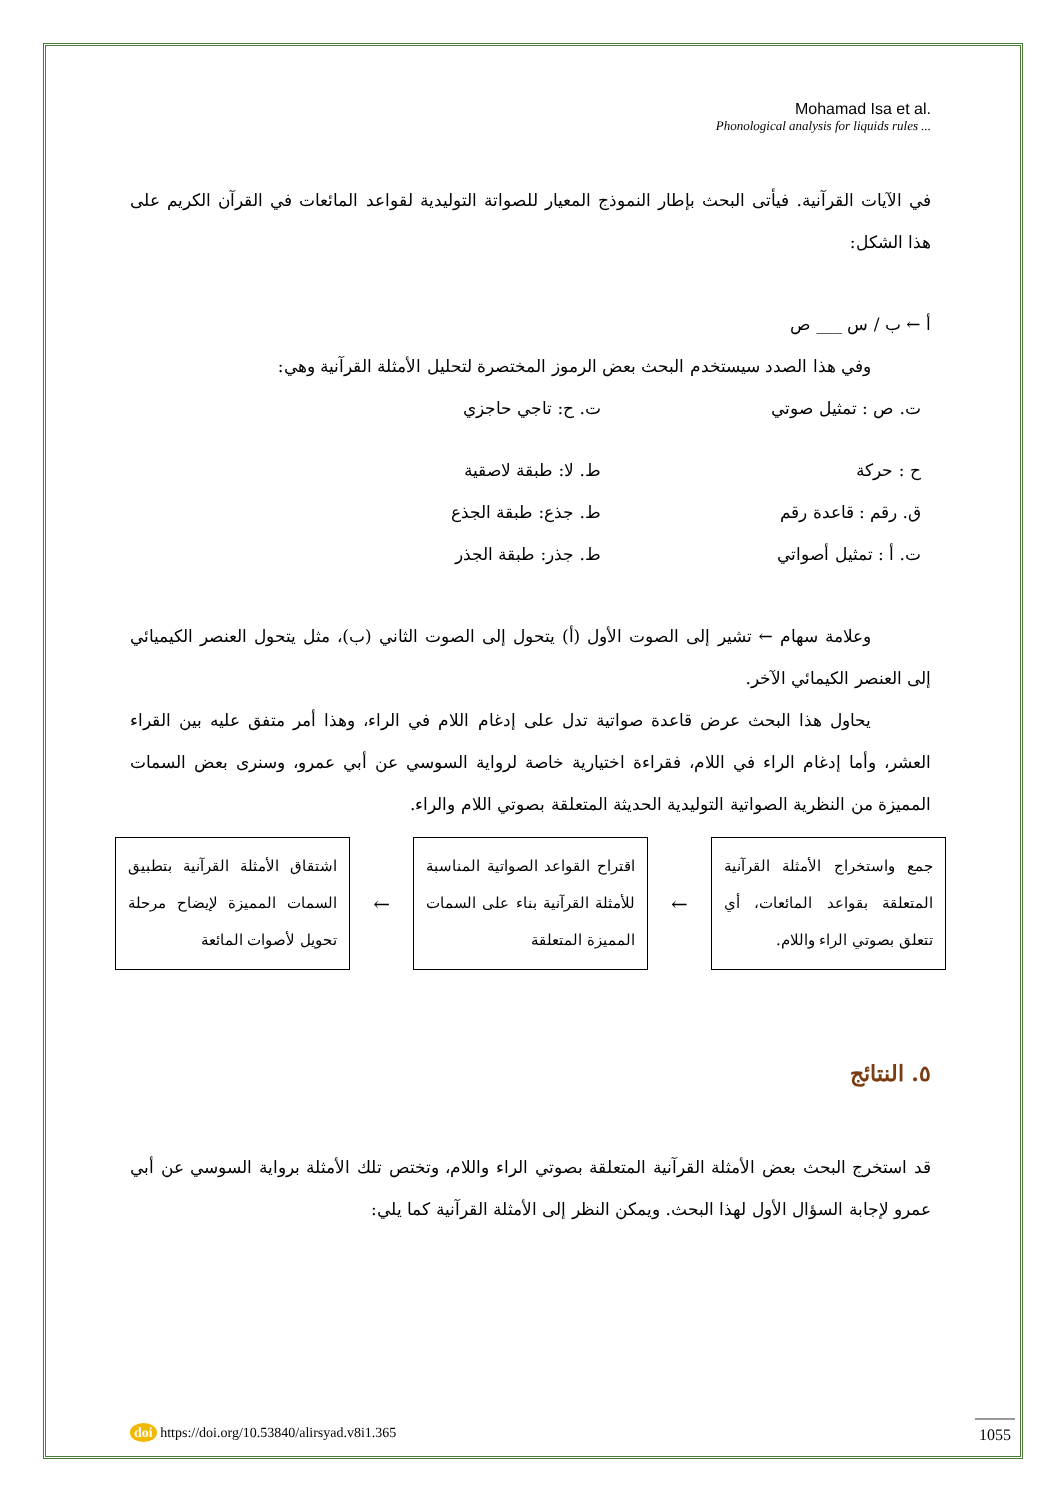Mohamad Isa et al.
Phonological analysis for liquids rules ...
في الآيات القرآنية. فيأتى البحث بإطار النموذج المعيار للصواتة التوليدية لقواعد المائعات في القرآن الكريم على هذا الشكل:
أ ← ب / س ___ ص
وفي هذا الصدد سيستخدم البحث بعض الرموز المختصرة لتحليل الأمثلة القرآنية وهي:
ت. ص : تمثيل صوتي
ت. ح: تاجي حاجزي
ح : حركة
ط. لا: طبقة لاصقية
ق. رقم : قاعدة رقم
ط. جذع: طبقة الجذع
ت. أ : تمثيل أصواتي
ط. جذر: طبقة الجذر
وعلامة سهام ← تشير إلى الصوت الأول (أ) يتحول إلى الصوت الثاني (ب)، مثل يتحول العنصر الكيميائي إلى العنصر الكيمائي الآخر.
يحاول هذا البحث عرض قاعدة صواتية تدل على إدغام اللام في الراء، وهذا أمر متفق عليه بين القراء العشر، وأما إدغام الراء في اللام، فقراءة اختيارية خاصة لرواية السوسي عن أبي عمرو، وسنرى بعض السمات المميزة من النظرية الصواتية التوليدية الحديثة المتعلقة بصوتي اللام والراء.
جمع واستخراج الأمثلة القرآنية المتعلقة بقواعد المائعات، أي تتعلق بصوتي الراء واللام.
←
اقتراح القواعد الصواتية المناسبة للأمثلة القرآنية بناء على السمات المميزة المتعلقة
←
اشتقاق الأمثلة القرآنية بتطبيق السمات المميزة لإيضاح مرحلة تحويل لأصوات المائعة
٥. النتائج
قد استخرج البحث بعض الأمثلة القرآنية المتعلقة بصوتي الراء واللام، وتختص تلك الأمثلة برواية السوسي عن أبي عمرو لإجابة السؤال الأول لهذا البحث. ويمكن النظر إلى الأمثلة القرآنية كما يلي:
doi https://doi.org/10.53840/alirsyad.v8i1.365
1055